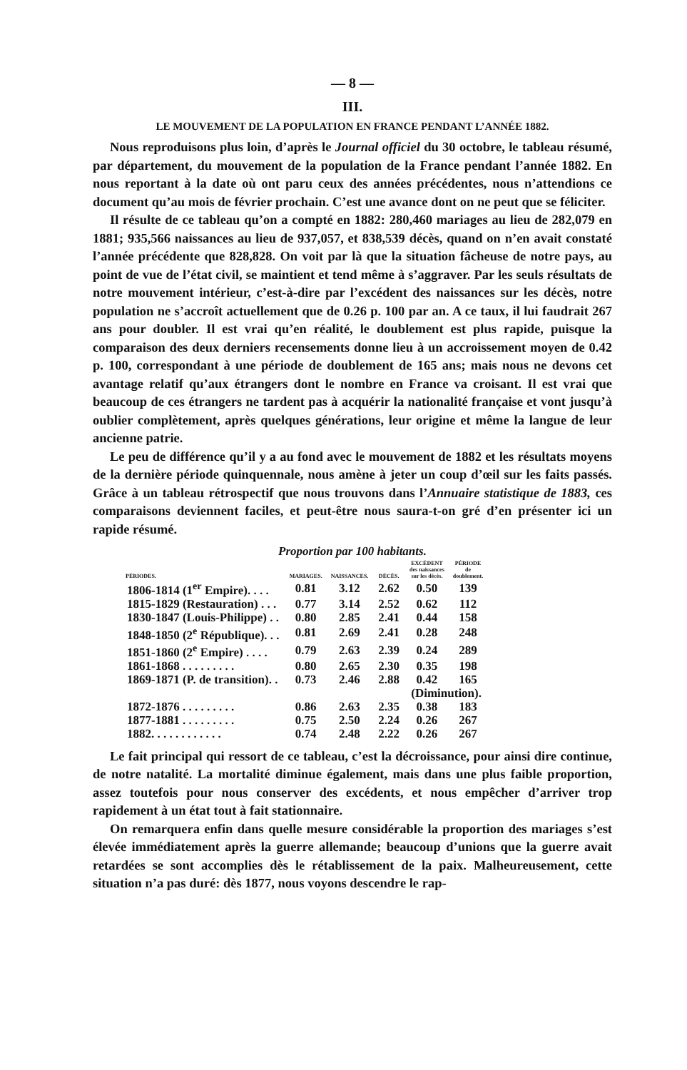— 8 —
III.
LE MOUVEMENT DE LA POPULATION EN FRANCE PENDANT L’ANNÉE 1882.
Nous reproduisons plus loin, d’après le Journal officiel du 30 octobre, le tableau résumé, par département, du mouvement de la population de la France pendant l’année 1882. En nous reportant à la date où ont paru ceux des années précédentes, nous n’attendions ce document qu’au mois de février prochain. C’est une avance dont on ne peut que se féliciter.
Il résulte de ce tableau qu’on a compté en 1882: 280,460 mariages au lieu de 282,079 en 1881; 935,566 naissances au lieu de 937,057, et 838,539 décès, quand on n’en avait constaté l’année précédente que 828,828. On voit par là que la situation fâcheuse de notre pays, au point de vue de l’état civil, se maintient et tend même à s’aggraver. Par les seuls résultats de notre mouvement intérieur, c’est-à-dire par l’excédent des naissances sur les décès, notre population ne s’accroît actuellement que de 0.26 p. 100 par an. A ce taux, il lui faudrait 267 ans pour doubler. Il est vrai qu’en réalité, le doublement est plus rapide, puisque la comparaison des deux derniers recensements donne lieu à un accroissement moyen de 0.42 p. 100, correspondant à une période de doublement de 165 ans; mais nous ne devons cet avantage relatif qu’aux étrangers dont le nombre en France va croisant. Il est vrai que beaucoup de ces étrangers ne tardent pas à acquérir la nationalité française et vont jusqu’à oublier complètement, après quelques générations, leur origine et même la langue de leur ancienne patrie.
Le peu de différence qu’il y a au fond avec le mouvement de 1882 et les résultats moyens de la dernière période quinquennale, nous amène à jeter un coup d’œil sur les faits passés. Grâce à un tableau rétrospectif que nous trouvons dans l’Annuaire statistique de 1883, ces comparaisons deviennent faciles, et peut-être nous saura-t-on gré d’en présenter ici un rapide résumé.
Proportion par 100 habitants.
| PÉRIODES. | MARIAGES. | NAISSANCES. | DÉCÈS. | EXCÉDENT des naissances sur les décès. | PÉRIODE de doublement. |
| --- | --- | --- | --- | --- | --- |
| 1806-1814 (1<sup>er</sup> Empire). . . . | 0.81 | 3.12 | 2.62 | 0.50 | 139 |
| 1815-1829 (Restauration) . . . | 0.77 | 3.14 | 2.52 | 0.62 | 112 |
| 1830-1847 (Louis-Philippe) . . | 0.80 | 2.85 | 2.41 | 0.44 | 158 |
| 1848-1850 (2<sup>e</sup> République). . . | 0.81 | 2.69 | 2.41 | 0.28 | 248 |
| 1851-1860 (2<sup>e</sup> Empire) . . . . | 0.79 | 2.63 | 2.39 | 0.24 | 289 |
| 1861-1868 . . . . . . . . . | 0.80 | 2.65 | 2.30 | 0.35 | 198 |
| 1869-1871 (P. de transition). . | 0.73 | 2.46 | 2.88 | 0.42 | 165 |
| | | | | (Diminution). | |
| 1872-1876 . . . . . . . . . | 0.86 | 2.63 | 2.35 | 0.38 | 183 |
| 1877-1881 . . . . . . . . . | 0.75 | 2.50 | 2.24 | 0.26 | 267 |
| 1882. . . . . . . . . . . . | 0.74 | 2.48 | 2.22 | 0.26 | 267 |
Le fait principal qui ressort de ce tableau, c’est la décroissance, pour ainsi dire continue, de notre natalité. La mortalité diminue également, mais dans une plus faible proportion, assez toutefois pour nous conserver des excédents, et nous empêcher d’arriver trop rapidement à un état tout à fait stationnaire.
On remarquera enfin dans quelle mesure considérable la proportion des mariages s’est élevée immédiatement après la guerre allemande; beaucoup d’unions que la guerre avait retardées se sont accomplies dès le rétablissement de la paix. Malheureusement, cette situation n’a pas duré: dès 1877, nous voyons descendre le rap-